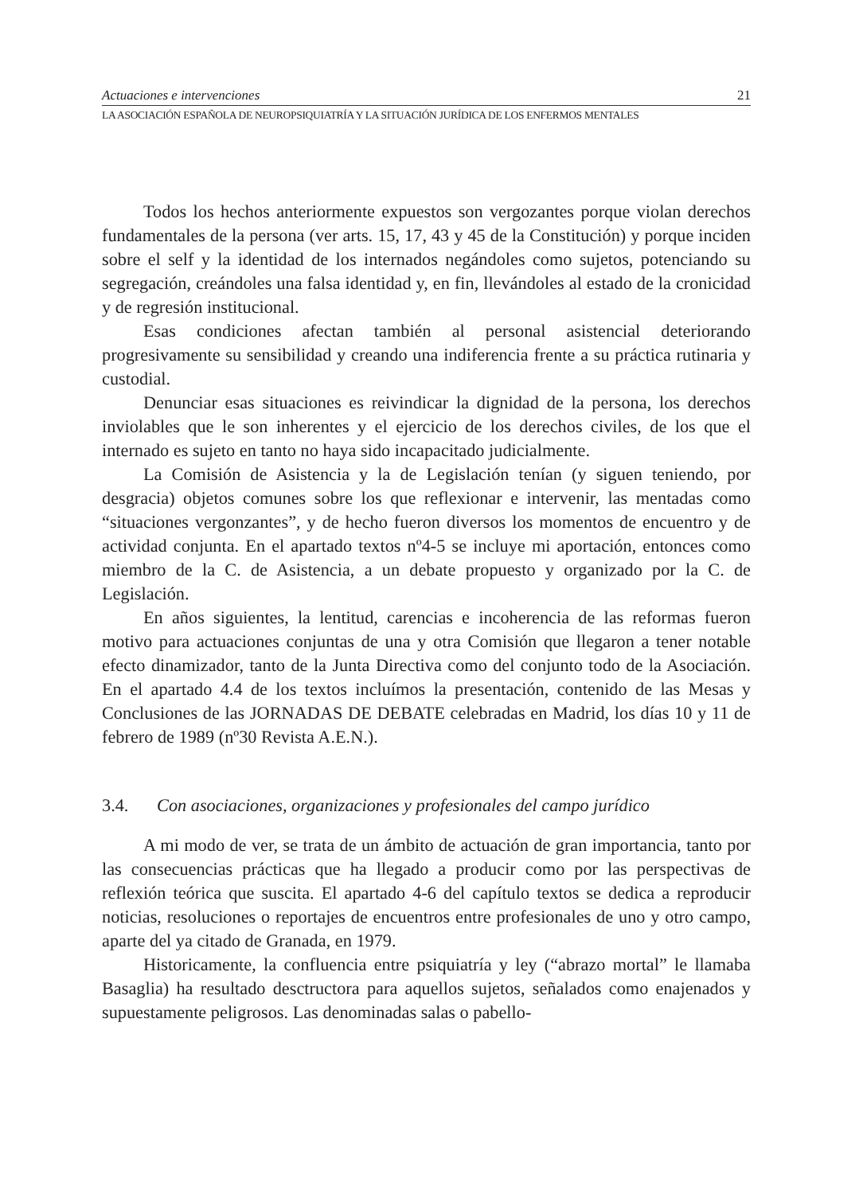Actuaciones e intervenciones 21
LA ASOCIACIÓN ESPAÑOLA DE NEUROPSIQUIATRÍA Y LA SITUACIÓN JURÍDICA DE LOS ENFERMOS MENTALES
Todos los hechos anteriormente expuestos son vergozantes porque violan derechos fundamentales de la persona (ver arts. 15, 17, 43 y 45 de la Constitución) y porque inciden sobre el self y la identidad de los internados negándoles como sujetos, potenciando su segregación, creándoles una falsa identidad y, en fin, llevándoles al estado de la cronicidad y de regresión institucional.
Esas condiciones afectan también al personal asistencial deteriorando progresivamente su sensibilidad y creando una indiferencia frente a su práctica rutinaria y custodial.
Denunciar esas situaciones es reivindicar la dignidad de la persona, los derechos inviolables que le son inherentes y el ejercicio de los derechos civiles, de los que el internado es sujeto en tanto no haya sido incapacitado judicialmente.
La Comisión de Asistencia y la de Legislación tenían (y siguen teniendo, por desgracia) objetos comunes sobre los que reflexionar e intervenir, las mentadas como “situaciones vergonzantes”, y de hecho fueron diversos los momentos de encuentro y de actividad conjunta. En el apartado textos nº4-5 se incluye mi aportación, entonces como miembro de la C. de Asistencia, a un debate propuesto y organizado por la C. de Legislación.
En años siguientes, la lentitud, carencias e incoherencia de las reformas fueron motivo para actuaciones conjuntas de una y otra Comisión que llegaron a tener notable efecto dinamizador, tanto de la Junta Directiva como del conjunto todo de la Asociación. En el apartado 4.4 de los textos incluímos la presentación, contenido de las Mesas y Conclusiones de las JORNADAS DE DEBATE celebradas en Madrid, los días 10 y 11 de febrero de 1989 (nº30 Revista A.E.N.).
3.4. Con asociaciones, organizaciones y profesionales del campo jurídico
A mi modo de ver, se trata de un ámbito de actuación de gran importancia, tanto por las consecuencias prácticas que ha llegado a producir como por las perspectivas de reflexión teórica que suscita. El apartado 4-6 del capítulo textos se dedica a reproducir noticias, resoluciones o reportajes de encuentros entre profesionales de uno y otro campo, aparte del ya citado de Granada, en 1979.
Historicamente, la confluencia entre psiquiatría y ley (“abrazo mortal” le llamaba Basaglia) ha resultado desctructora para aquellos sujetos, señalados como enajenados y supuestamente peligrosos. Las denominadas salas o pabello-